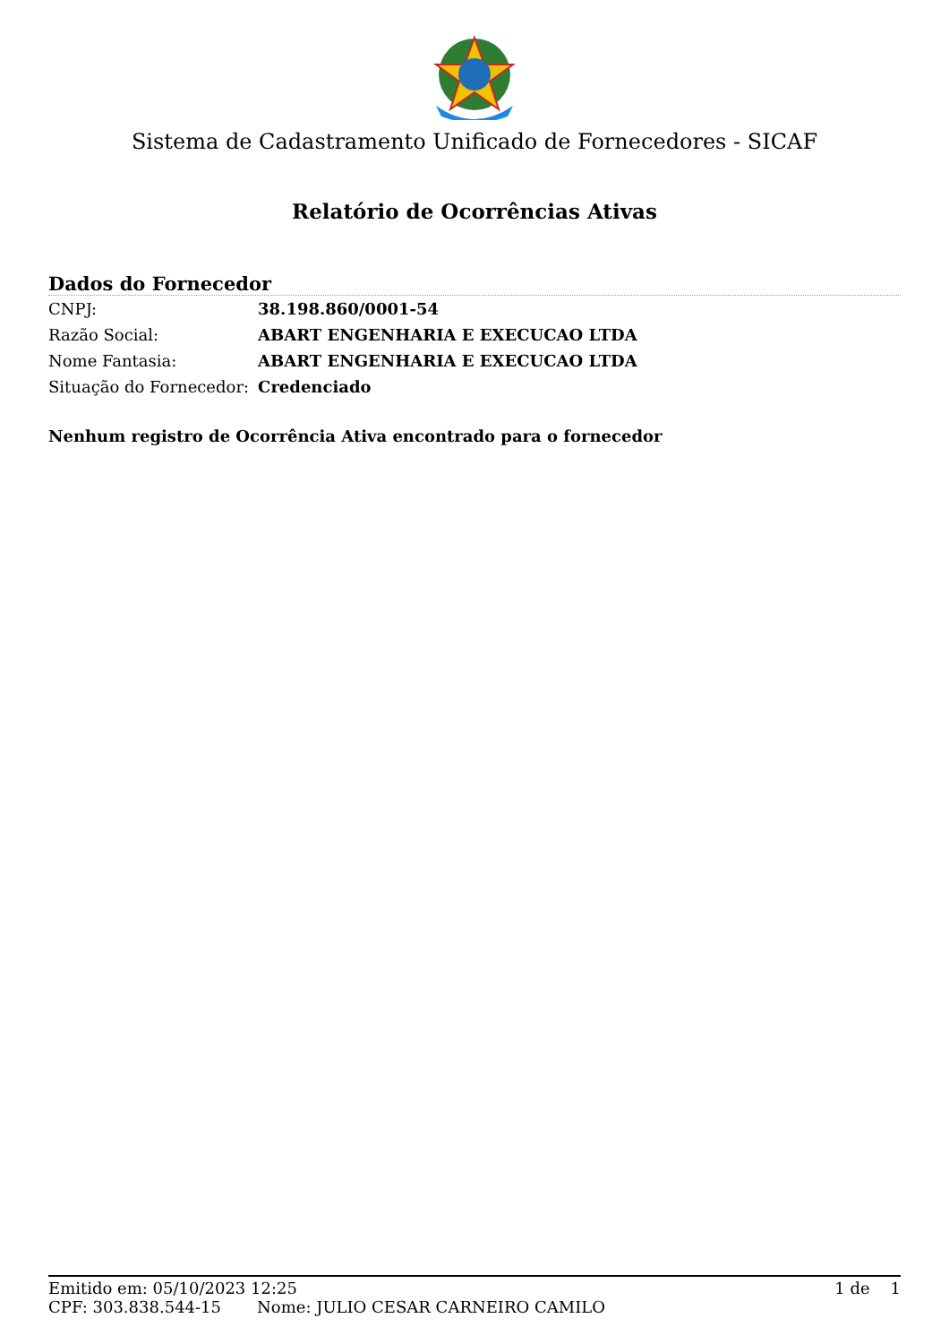Sistema de Cadastramento Unificado de Fornecedores - SICAF
Relatório de Ocorrências Ativas
Dados do Fornecedor
| CNPJ: | 38.198.860/0001-54 |
| Razão Social: | ABART ENGENHARIA E EXECUCAO LTDA |
| Nome Fantasia: | ABART ENGENHARIA E EXECUCAO LTDA |
| Situação do Fornecedor: | Credenciado |
Nenhum registro de Ocorrência Ativa encontrado para o fornecedor
Emitido em: 05/10/2023 12:25 1 de 1
CPF: 303.838.544-15 Nome: JULIO CESAR CARNEIRO CAMILO